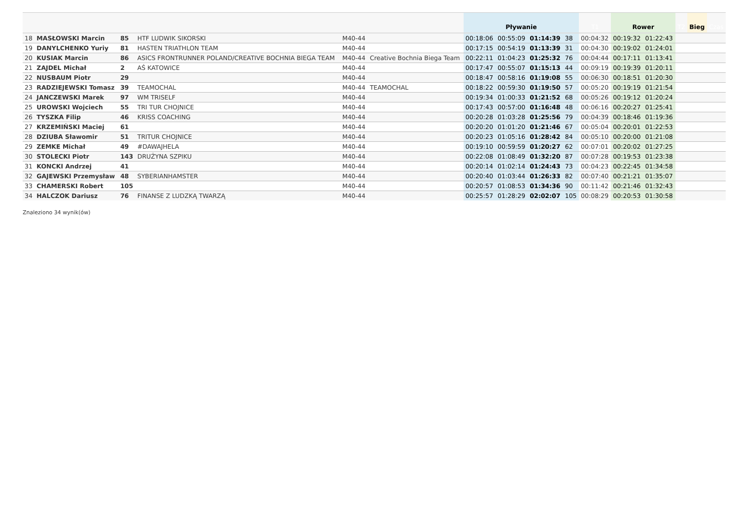| | | | | | | Pływanie | | | | T1 | Rower | | T2 | Bieg | Czas |
| --- | --- | --- | --- | --- | --- | --- | --- | --- | --- | --- | --- | --- | --- | --- | --- |
| 18 | MASŁOWSKI Marcin | 85 | HTF LUDWIK SIKORSKI | M40-44 | | 00:18:06 | 00:55:09 | 01:14:39 | 38 | 00:04:32 | 00:19:32 | 01:22:43 | | | |
| 19 | DANYLCHENKO Yuriy | 81 | HASTEN TRIATHLON TEAM | M40-44 | | 00:17:15 | 00:54:19 | 01:13:39 | 31 | 00:04:30 | 00:19:02 | 01:24:01 | | | |
| 20 | KUSIAK Marcin | 86 | ASICS FRONTRUNNER POLAND/CREATIVE BOCHNIA BIEGA TEAM | M40-44 | Creative Bochnia Biega Team | 00:22:11 | 01:04:23 | 01:25:32 | 76 | 00:04:44 | 00:17:11 | 01:13:41 | | | |
| 21 | ZAJDEL Michał | 2 | AŚ KATOWICE | M40-44 | | 00:17:47 | 00:55:07 | 01:15:13 | 44 | 00:09:19 | 00:19:39 | 01:20:11 | | | |
| 22 | NUSBAUM Piotr | 29 | | M40-44 | | 00:18:47 | 00:58:16 | 01:19:08 | 55 | 00:06:30 | 00:18:51 | 01:20:30 | | | |
| 23 | RADZIEJEWSKI Tomasz | 39 | TEAMOCHAL | M40-44 | TEAMOCHAL | 00:18:22 | 00:59:30 | 01:19:50 | 57 | 00:05:20 | 00:19:19 | 01:21:54 | | | |
| 24 | JANCZEWSKI Marek | 97 | WM TRISELF | M40-44 | | 00:19:34 | 01:00:33 | 01:21:52 | 68 | 00:05:26 | 00:19:12 | 01:20:24 | | | |
| 25 | UROWSKI Wojciech | 55 | TRI TUR CHOJNICE | M40-44 | | 00:17:43 | 00:57:00 | 01:16:48 | 48 | 00:06:16 | 00:20:27 | 01:25:41 | | | |
| 26 | TYSZKA Filip | 46 | KRISS COACHING | M40-44 | | 00:20:28 | 01:03:28 | 01:25:56 | 79 | 00:04:39 | 00:18:46 | 01:19:36 | | | |
| 27 | KRZEMIŃSKI Maciej | 61 | | M40-44 | | 00:20:20 | 01:01:20 | 01:21:46 | 67 | 00:05:04 | 00:20:01 | 01:22:53 | | | |
| 28 | DZIUBA Sławomir | 51 | TRITUR CHOJNICE | M40-44 | | 00:20:23 | 01:05:16 | 01:28:42 | 84 | 00:05:10 | 00:20:00 | 01:21:08 | | | |
| 29 | ZEMKE Michał | 49 | #DAWAJHELA | M40-44 | | 00:19:10 | 00:59:59 | 01:20:27 | 62 | 00:07:01 | 00:20:02 | 01:27:25 | | | |
| 30 | STOLECKI Piotr | 143 | DRUŻYNA SZPIKU | M40-44 | | 00:22:08 | 01:08:49 | 01:32:20 | 87 | 00:07:28 | 00:19:53 | 01:23:38 | | | |
| 31 | KONCKI Andrzej | 41 | | M40-44 | | 00:20:14 | 01:02:14 | 01:24:43 | 73 | 00:04:23 | 00:22:45 | 01:34:58 | | | |
| 32 | GAJEWSKI Przemysław | 48 | SYBERIANHAMSTER | M40-44 | | 00:20:40 | 01:03:44 | 01:26:33 | 82 | 00:07:40 | 00:21:21 | 01:35:07 | | | |
| 33 | CHAMERSKI Robert | 105 | | M40-44 | | 00:20:57 | 01:08:53 | 01:34:36 | 90 | 00:11:42 | 00:21:46 | 01:32:43 | | | |
| 34 | HALCZOK Dariusz | 76 | FINANSE Z LUDZKĄ TWARZĄ | M40-44 | | 00:25:57 | 01:28:29 | 02:02:07 | 105 | 00:08:29 | 00:20:53 | 01:30:58 | | | |
Znaleziono 34 wynik(ów)